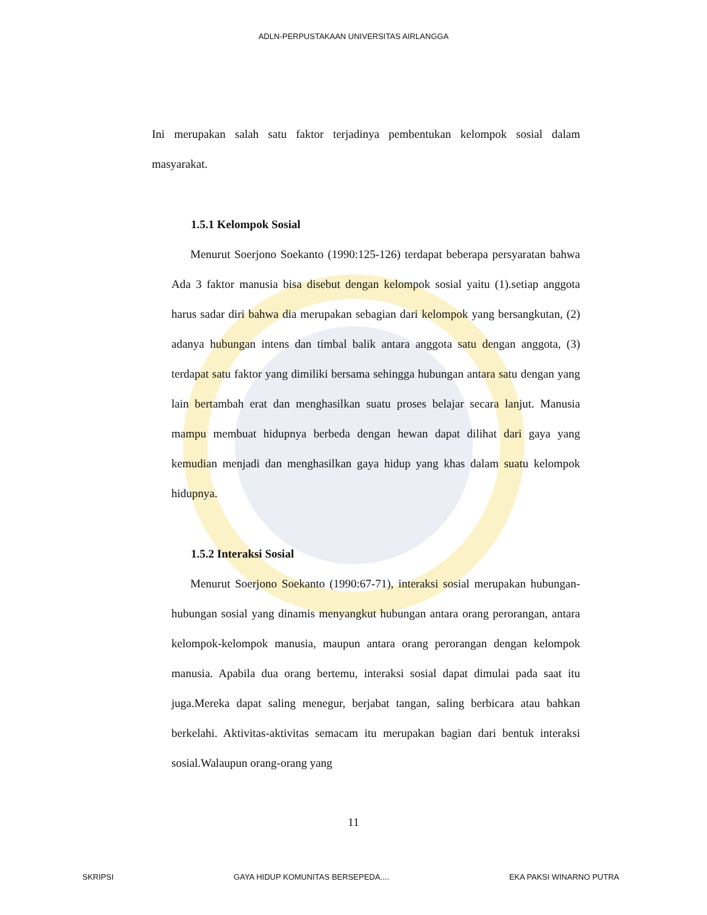ADLN-PERPUSTAKAAN UNIVERSITAS AIRLANGGA
Ini merupakan salah satu faktor terjadinya pembentukan kelompok sosial dalam masyarakat.
1.5.1 Kelompok Sosial
Menurut Soerjono Soekanto (1990:125-126) terdapat beberapa persyaratan bahwa Ada 3 faktor manusia bisa disebut dengan kelompok sosial yaitu (1).setiap anggota harus sadar diri bahwa dia merupakan sebagian dari kelompok yang bersangkutan, (2) adanya hubungan intens dan timbal balik antara anggota satu dengan anggota, (3) terdapat satu faktor yang dimiliki bersama sehingga hubungan antara satu dengan yang lain bertambah erat dan menghasilkan suatu proses belajar secara lanjut. Manusia mampu membuat hidupnya berbeda dengan hewan dapat dilihat dari gaya yang kemudian menjadi dan menghasilkan gaya hidup yang khas dalam suatu kelompok hidupnya.
1.5.2 Interaksi Sosial
Menurut Soerjono Soekanto (1990:67-71), interaksi sosial merupakan hubungan-hubungan sosial yang dinamis menyangkut hubungan antara orang perorangan, antara kelompok-kelompok manusia, maupun antara orang perorangan dengan kelompok manusia. Apabila dua orang bertemu, interaksi sosial dapat dimulai pada saat itu juga.Mereka dapat saling menegur, berjabat tangan, saling berbicara atau bahkan berkelahi. Aktivitas-aktivitas semacam itu merupakan bagian dari bentuk interaksi sosial.Walaupun orang-orang yang
11
SKRIPSI GAYA HIDUP KOMUNITAS BERSEPEDA.... EKA PAKSI WINARNO PUTRA